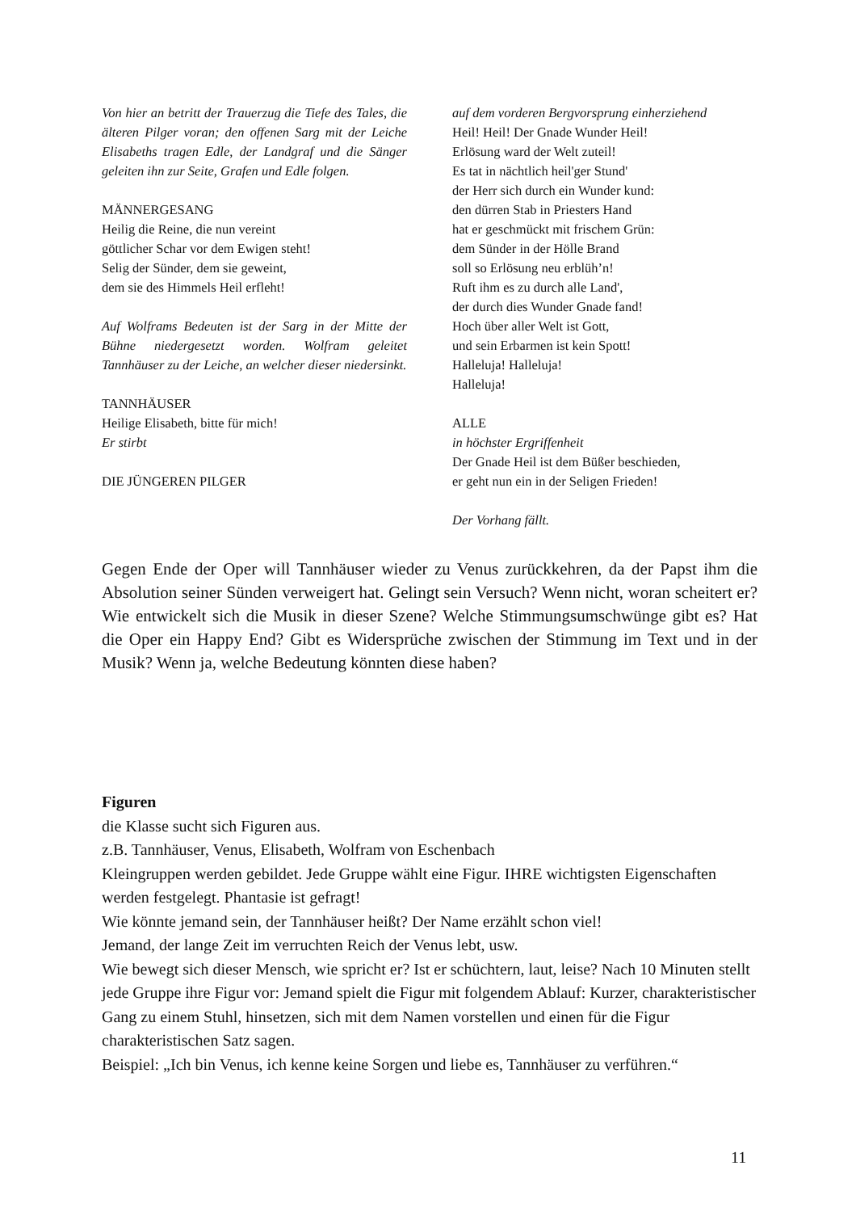Von hier an betritt der Trauerzug die Tiefe des Tales, die älteren Pilger voran; den offenen Sarg mit der Leiche Elisabeths tragen Edle, der Landgraf und die Sänger geleiten ihn zur Seite, Grafen und Edle folgen.
MÄNNERGESANG
Heilig die Reine, die nun vereint
göttlicher Schar vor dem Ewigen steht!
Selig der Sünder, dem sie geweint,
dem sie des Himmels Heil erfleht!
Auf Wolframs Bedeuten ist der Sarg in der Mitte der Bühne niedergesetzt worden. Wolfram geleitet Tannhäuser zu der Leiche, an welcher dieser niedersinkt.
TANNHÄUSER
Heilige Elisabeth, bitte für mich!
Er stirbt
DIE JÜNGEREN PILGER
auf dem vorderen Bergvorsprung einherziehend
Heil! Heil! Der Gnade Wunder Heil!
Erlösung ward der Welt zuteil!
Es tat in nächtlich heil'ger Stund'
der Herr sich durch ein Wunder kund:
den dürren Stab in Priesters Hand
hat er geschmückt mit frischem Grün:
dem Sünder in der Hölle Brand
soll so Erlösung neu erblüh’n!
Ruft ihm es zu durch alle Land',
der durch dies Wunder Gnade fand!
Hoch über aller Welt ist Gott,
und sein Erbarmen ist kein Spott!
Halleluja! Halleluja!
Halleluja!
ALLE
in höchster Ergriffenheit
Der Gnade Heil ist dem Büßer beschieden,
er geht nun ein in der Seligen Frieden!
Der Vorhang fällt.
Gegen Ende der Oper will Tannhäuser wieder zu Venus zurückkehren, da der Papst ihm die Absolution seiner Sünden verweigert hat. Gelingt sein Versuch? Wenn nicht, woran scheitert er? Wie entwickelt sich die Musik in dieser Szene? Welche Stimmungsumschwünge gibt es? Hat die Oper ein Happy End? Gibt es Widersprüche zwischen der Stimmung im Text und in der Musik? Wenn ja, welche Bedeutung könnten diese haben?
Figuren
die Klasse sucht sich Figuren aus.
z.B. Tannhäuser, Venus, Elisabeth, Wolfram von Eschenbach
Kleingruppen werden gebildet. Jede Gruppe wählt eine Figur. IHRE wichtigsten Eigenschaften werden festgelegt. Phantasie ist gefragt!
Wie könnte jemand sein, der Tannhäuser heißt? Der Name erzählt schon viel!
Jemand, der lange Zeit im verruchten Reich der Venus lebt, usw.
Wie bewegt sich dieser Mensch, wie spricht er? Ist er schüchtern, laut, leise? Nach 10 Minuten stellt jede Gruppe ihre Figur vor: Jemand spielt die Figur mit folgendem Ablauf: Kurzer, charakteristischer Gang zu einem Stuhl, hinsetzen, sich mit dem Namen vorstellen und einen für die Figur charakteristischen Satz sagen.
Beispiel: „Ich bin Venus, ich kenne keine Sorgen und liebe es, Tannhäuser zu verführen.“
11